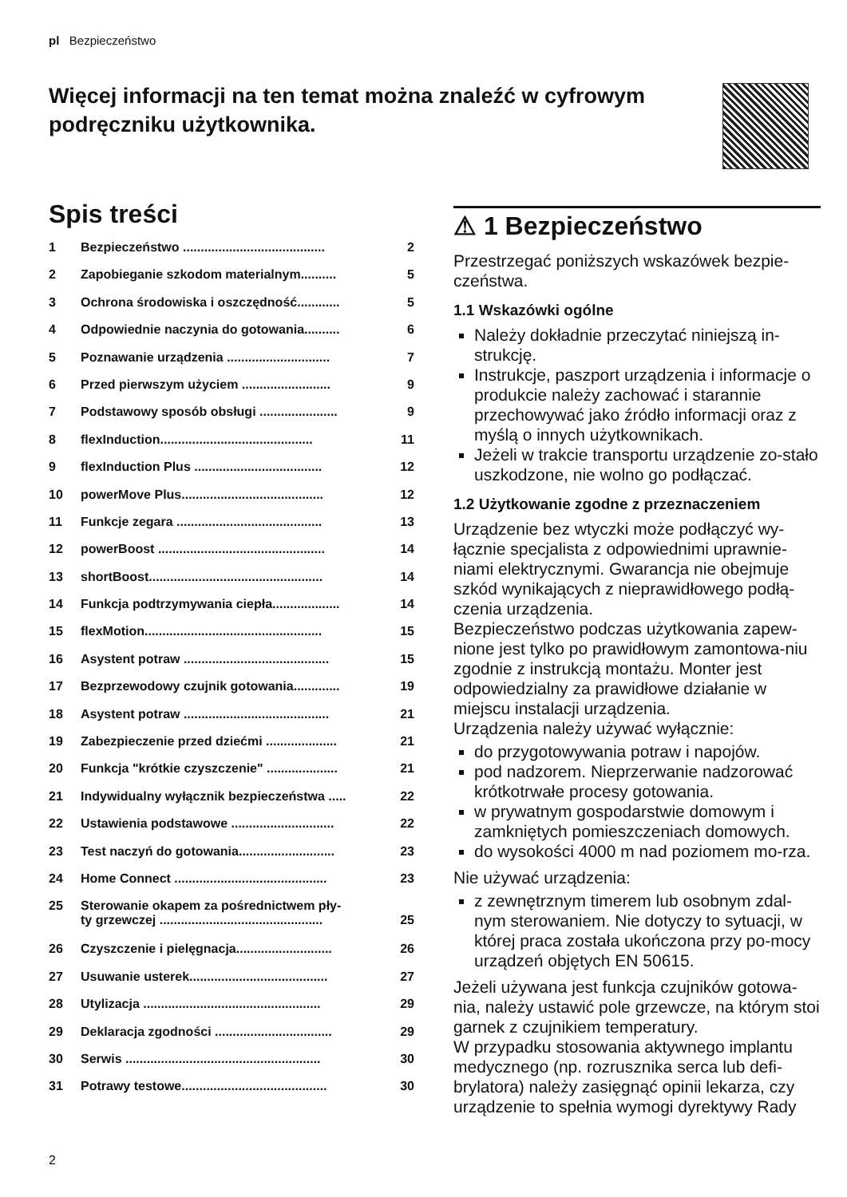pl Bezpieczeństwo
Więcej informacji na ten temat można znaleźć w cyfrowym podręczniku użytkownika.
Spis treści
1 Bezpieczeństwo ........................................ 2
2 Zapobieganie szkodom materialnym.......... 5
3 Ochrona środowiska i oszczędność............ 5
4 Odpowiednie naczynia do gotowania.......... 6
5 Poznawanie urządzenia ............................. 7
6 Przed pierwszym użyciem ......................... 9
7 Podstawowy sposób obsługi ...................... 9
8 flexInduction........................................... 11
9 flexInduction Plus .................................... 12
10 powerMove Plus........................................ 12
11 Funkcje zegara ......................................... 13
12 powerBoost ............................................... 14
13 shortBoost................................................. 14
14 Funkcja podtrzymywania ciepła................... 14
15 flexMotion.................................................. 15
16 Asystent potraw ......................................... 15
17 Bezprzewodowy czujnik gotowania............. 19
18 Asystent potraw ......................................... 21
19 Zabezpieczenie przed dziećmi .................... 21
20 Funkcja "krótkie czyszczenie" .................... 21
21 Indywidualny wyłącznik bezpieczeństwa ..... 22
22 Ustawienia podstawowe ............................. 22
23 Test naczyń do gotowania........................... 23
24 Home Connect ........................................... 23
25 Sterowanie okapem za pośrednictwem pły-
ty grzewczej ..............................................
25
26 Czyszczenie i pielęgnacja........................... 26
27 Usuwanie usterek....................................... 27
28 Utylizacja .................................................. 29
29 Deklaracja zgodności ................................. 29
30 Serwis ....................................................... 30
31 Potrawy testowe......................................... 30
⚠ 1 Bezpieczeństwo
Przestrzegać poniższych wskazówek bezpie-czeństwa.
1.1 Wskazówki ogólne
Należy dokładnie przeczytać niniejszą in-strukcję.
Instrukcje, paszport urządzenia i informacje o produkcie należy zachować i starannie przechowywać jako źródło informacji oraz z myślą o innych użytkownikach.
Jeżeli w trakcie transportu urządzenie zo-stało uszkodzone, nie wolno go podłączać.
1.2 Użytkowanie zgodne z przeznaczeniem
Urządzenie bez wtyczki może podłączyć wy-łącznie specjalista z odpowiednimi uprawnie-niami elektrycznymi. Gwarancja nie obejmuje szkód wynikających z nieprawidłowego podłą-czenia urządzenia.
Bezpieczeństwo podczas użytkowania zapew-nione jest tylko po prawidłowym zamontowa-niu zgodnie z instrukcją montażu. Monter jest odpowiedzialny za prawidłowe działanie w miejscu instalacji urządzenia.
Urządzenia należy używać wyłącznie:
do przygotowywania potraw i napojów.
pod nadzorem. Nieprzerwanie nadzorować krótkotrwałe procesy gotowania.
w prywatnym gospodarstwie domowym i zamkniętych pomieszczeniach domowych.
do wysokości 4000 m nad poziomem mo-rza.
Nie używać urządzenia:
z zewnętrznym timerem lub osobnym zdal-nym sterowaniem. Nie dotyczy to sytuacji, w której praca została ukończona przy po-mocy urządzeń objętych EN 50615.
Jeżeli używana jest funkcja czujników gotowa-nia, należy ustawić pole grzewcze, na którym stoi garnek z czujnikiem temperatury.
W przypadku stosowania aktywnego implantu medycznego (np. rozrusznika serca lub defi-brylatora) należy zasięgnąć opinii lekarza, czy urządzenie to spełnia wymogi dyrektywy Rady
2